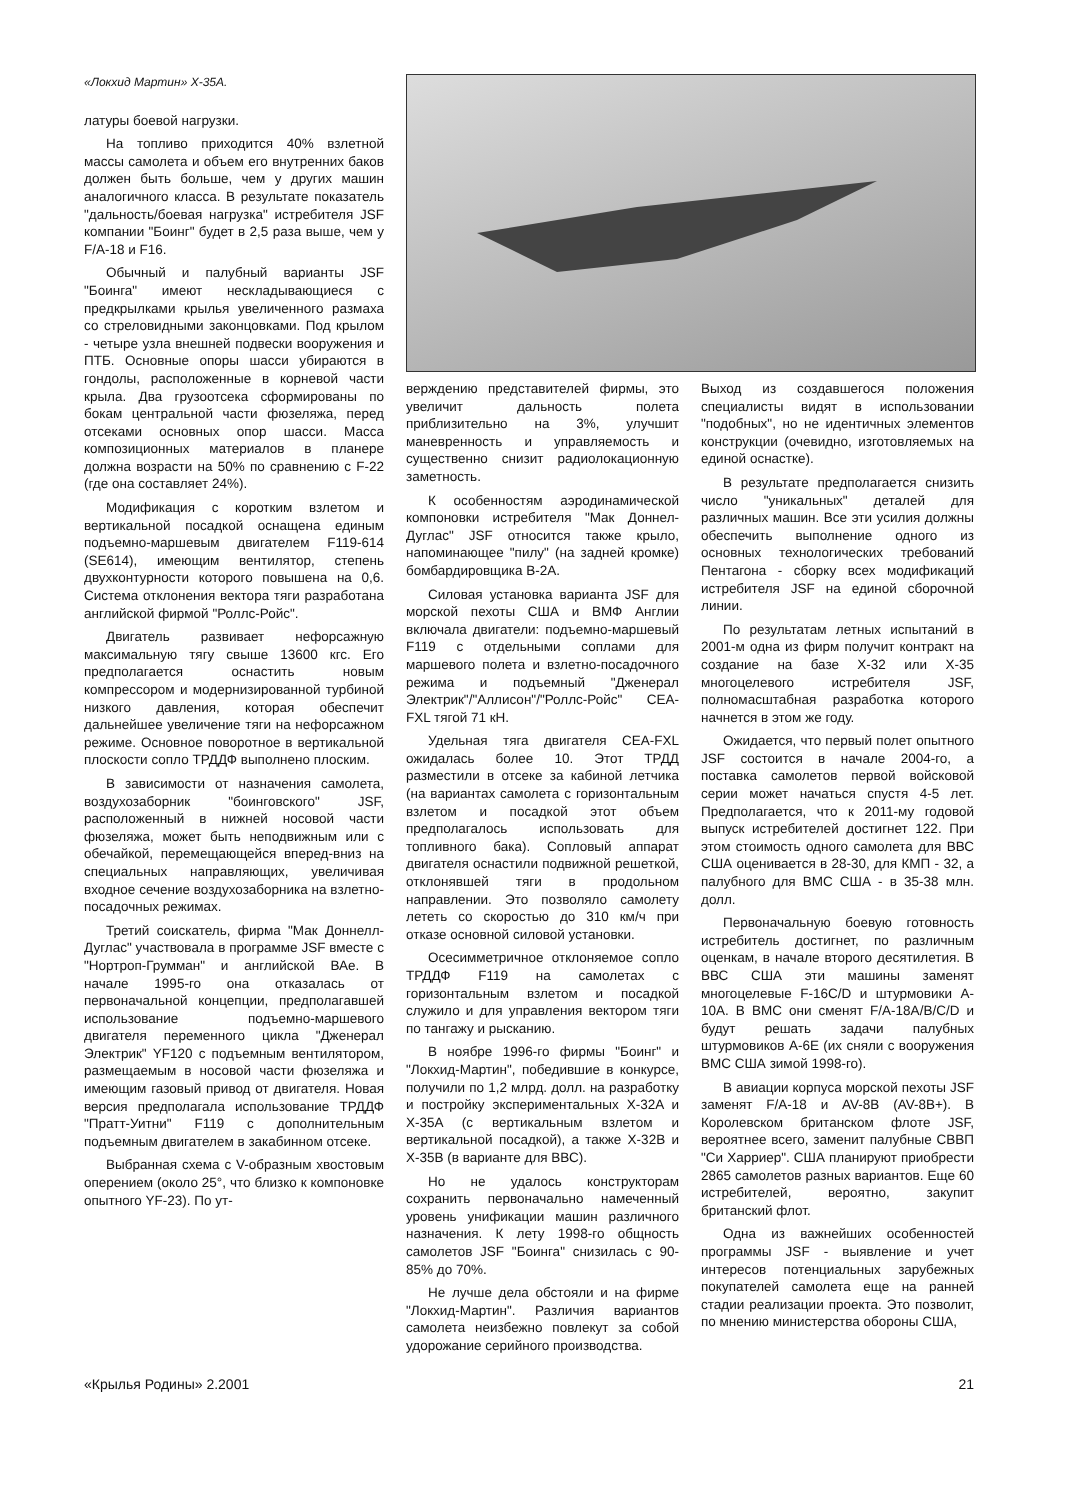«Локхид Мартин» X-35A.
латуры боевой нагрузки.
На топливо приходится 40% взлетной массы самолета и объем его внутренних баков должен быть больше, чем у других машин аналогичного класса. В результате показатель "дальность/боевая нагрузка" истребителя JSF компании "Боинг" будет в 2,5 раза выше, чем у F/A-18 и F16.
Обычный и палубный варианты JSF "Боинга" имеют нескладывающиеся с предкрылками крылья увеличенного размаха со стреловидными законцовками. Под крылом - четыре узла внешней подвески вооружения и ПТБ. Основные опоры шасси убираются в гондолы, расположенные в корневой части крыла. Два грузоотсека сформированы по бокам центральной части фюзеляжа, перед отсеками основных опор шасси. Масса композиционных материалов в планере должна возрасти на 50% по сравнению с F-22 (где она составляет 24%).
Модификация с коротким взлетом и вертикальной посадкой оснащена единым подъемно-маршевым двигателем F119-614 (SE614), имеющим вентилятор, степень двухконтурности которого повышена на 0,6. Система отклонения вектора тяги разработана английской фирмой "Роллс-Ройс".
Двигатель развивает нефорсажную максимальную тягу свыше 13600 кгс. Его предполагается оснастить новым компрессором и модернизированной турбиной низкого давления, которая обеспечит дальнейшее увеличение тяги на нефорсажном режиме. Основное поворотное в вертикальной плоскости сопло ТРДДФ выполнено плоским.
В зависимости от назначения самолета, воздухозаборник "боинговского" JSF, расположенный в нижней носовой части фюзеляжа, может быть неподвижным или с обечайкой, перемещающейся вперед-вниз на специальных направляющих, увеличивая входное сечение воздухозаборника на взлетно-посадочных режимах.
Третий соискатель, фирма "Мак Доннелл-Дуглас" участвовала в программе JSF вместе с "Нортроп-Грумман" и английской ВАе. В начале 1995-го она отказалась от первоначальной концепции, предполагавшей использование подъемно-маршевого двигателя переменного цикла "Дженерал Электрик" YF120 с подъемным вентилятором, размещаемым в носовой части фюзеляжа и имеющим газовый привод от двигателя. Новая версия предполагала использование ТРДДФ "Пратт-Уитни" F119 с дополнительным подъемным двигателем в закабинном отсеке.
Выбранная схема с V-образным хвостовым оперением (около 25°, что близко к компоновке опытного YF-23). По ут-
верждению представителей фирмы, это увеличит дальность полета приблизительно на 3%, улучшит маневренность и управляемость и существенно снизит радиолокационную заметность.
К особенностям аэродинамической компоновки истребителя "Мак Доннел-Дуглас" JSF относится также крыло, напоминающее "пилу" (на задней кромке) бомбардировщика В-2А.
Силовая установка варианта JSF для морской пехоты США и ВМФ Англии включала двигатели: подъемно-маршевый F119 с отдельными соплами для маршевого полета и взлетно-посадочного режима и подъемный "Дженерал Электрик"/"Аллисон"/"Роллс-Ройс" CEA-FXL тягой 71 кН.
Удельная тяга двигателя CEA-FXL ожидалась более 10. Этот ТРДД разместили в отсеке за кабиной летчика (на вариантах самолета с горизонтальным взлетом и посадкой этот объем предполагалось использовать для топливного бака). Сопловый аппарат двигателя оснастили подвижной решеткой, отклонявшей тяги в продольном направлении. Это позволяло самолету лететь со скоростью до 310 км/ч при отказе основной силовой установки.
Осесимметричное отклоняемое сопло ТРДДФ F119 на самолетах с горизонтальным взлетом и посадкой служило и для управления вектором тяги по тангажу и рысканию.
В ноябре 1996-го фирмы "Боинг" и "Локхид-Мартин", победившие в конкурсе, получили по 1,2 млрд. долл. на разработку и постройку экспериментальных X-32A и X-35A (с вертикальным взлетом и вертикальной посадкой), а также X-32B и X-35B (в варианте для ВВС).
Но не удалось конструкторам сохранить первоначально намеченный уровень унификации машин различного назначения. К лету 1998-го общность самолетов JSF "Боинга" снизилась с 90-85% до 70%.
Не лучше дела обстояли и на фирме "Локхид-Мартин". Различия вариантов самолета неизбежно повлекут за собой удорожание серийного производства.
Выход из создавшегося положения специалисты видят в использовании "подобных", но не идентичных элементов конструкции (очевидно, изготовляемых на единой оснастке).
В результате предполагается снизить число "уникальных" деталей для различных машин. Все эти усилия должны обеспечить выполнение одного из основных технологических требований Пентагона - сборку всех модификаций истребителя JSF на единой сборочной линии.
По результатам летных испытаний в 2001-м одна из фирм получит контракт на создание на базе X-32 или X-35 многоцелевого истребителя JSF, полномасштабная разработка которого начнется в этом же году.
Ожидается, что первый полет опытного JSF состоится в начале 2004-го, а поставка самолетов первой войсковой серии может начаться спустя 4-5 лет. Предполагается, что к 2011-му годовой выпуск истребителей достигнет 122. При этом стоимость одного самолета для ВВС США оценивается в 28-30, для КМП - 32, а палубного для ВМС США - в 35-38 млн. долл.
Первоначальную боевую готовность истребитель достигнет, по различным оценкам, в начале второго десятилетия. В ВВС США эти машины заменят многоцелевые F-16C/D и штурмовики A-10A. В ВМС они сменят F/A-18A/B/C/D и будут решать задачи палубных штурмовиков A-6E (их сняли с вооружения ВМС США зимой 1998-го).
В авиации корпуса морской пехоты JSF заменят F/A-18 и AV-8B (AV-8B+). В Королевском британском флоте JSF, вероятнее всего, заменит палубные СВВП "Си Харриер". США планируют приобрести 2865 самолетов разных вариантов. Еще 60 истребителей, вероятно, закупит британский флот.
Одна из важнейших особенностей программы JSF - выявление и учет интересов потенциальных зарубежных покупателей самолета еще на ранней стадии реализации проекта. Это позволит, по мнению министерства обороны США,
«Крылья Родины» 2.2001 21